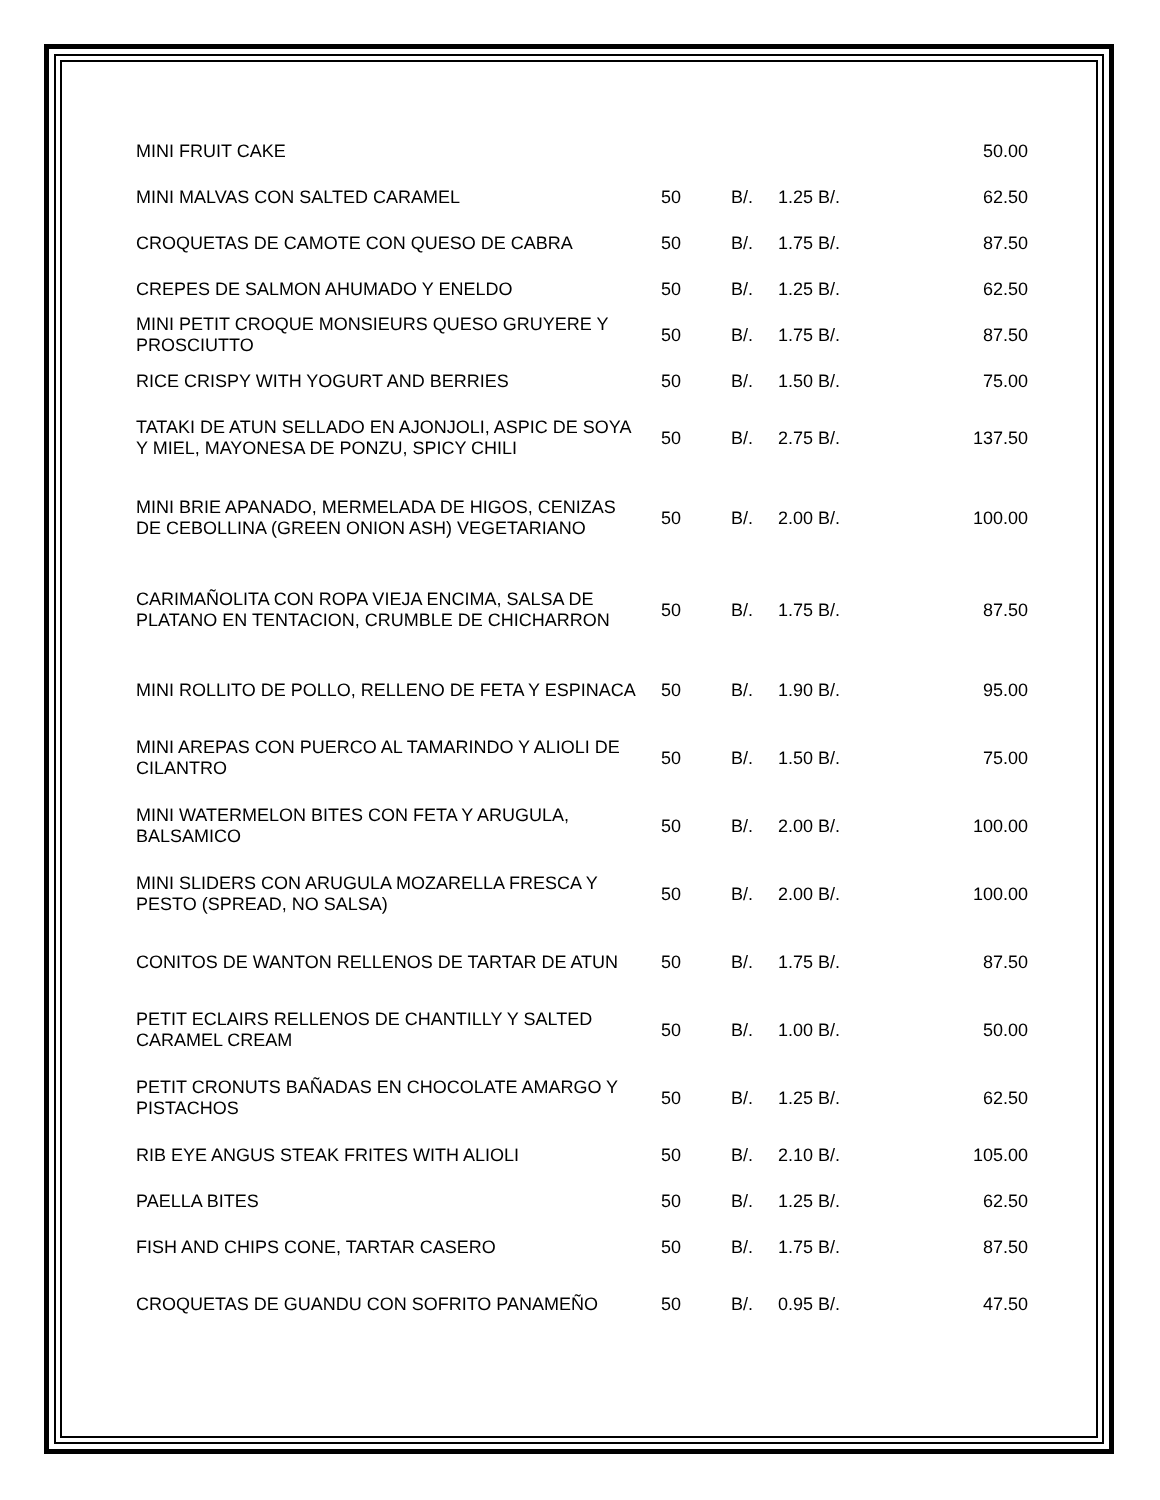| MINI FRUIT CAKE | | | | 50.00 |
| MINI MALVAS CON SALTED CARAMEL | 50 | B/. | 1.25 B/. | 62.50 |
| CROQUETAS DE CAMOTE CON QUESO DE CABRA | 50 | B/. | 1.75 B/. | 87.50 |
| CREPES DE SALMON AHUMADO Y ENELDO | 50 | B/. | 1.25 B/. | 62.50 |
| MINI PETIT CROQUE MONSIEURS QUESO GRUYERE Y PROSCIUTTO | 50 | B/. | 1.75 B/. | 87.50 |
| RICE CRISPY WITH YOGURT AND BERRIES | 50 | B/. | 1.50 B/. | 75.00 |
| TATAKI DE ATUN SELLADO EN AJONJOLI, ASPIC DE SOYA Y MIEL, MAYONESA DE PONZU, SPICY CHILI | 50 | B/. | 2.75 B/. | 137.50 |
| MINI BRIE APANADO, MERMELADA DE HIGOS, CENIZAS DE CEBOLLINA (GREEN ONION ASH) VEGETARIANO | 50 | B/. | 2.00 B/. | 100.00 |
| CARIMAÑOLITA CON ROPA VIEJA ENCIMA, SALSA DE PLATANO EN TENTACION, CRUMBLE DE CHICHARRON | 50 | B/. | 1.75 B/. | 87.50 |
| MINI ROLLITO DE POLLO, RELLENO DE FETA Y ESPINACA | 50 | B/. | 1.90 B/. | 95.00 |
| MINI AREPAS CON PUERCO AL TAMARINDO Y ALIOLI DE CILANTRO | 50 | B/. | 1.50 B/. | 75.00 |
| MINI WATERMELON BITES CON FETA Y ARUGULA, BALSAMICO | 50 | B/. | 2.00 B/. | 100.00 |
| MINI SLIDERS CON ARUGULA MOZARELLA FRESCA Y PESTO (SPREAD, NO SALSA) | 50 | B/. | 2.00 B/. | 100.00 |
| CONITOS DE WANTON RELLENOS DE TARTAR DE ATUN | 50 | B/. | 1.75 B/. | 87.50 |
| PETIT ECLAIRS RELLENOS DE CHANTILLY Y SALTED CARAMEL CREAM | 50 | B/. | 1.00 B/. | 50.00 |
| PETIT CRONUTS BAÑADAS EN CHOCOLATE AMARGO Y PISTACHOS | 50 | B/. | 1.25 B/. | 62.50 |
| RIB EYE ANGUS STEAK FRITES WITH ALIOLI | 50 | B/. | 2.10 B/. | 105.00 |
| PAELLA BITES | 50 | B/. | 1.25 B/. | 62.50 |
| FISH AND CHIPS CONE, TARTAR CASERO | 50 | B/. | 1.75 B/. | 87.50 |
| CROQUETAS DE GUANDU CON SOFRITO PANAMEÑO | 50 | B/. | 0.95 B/. | 47.50 |